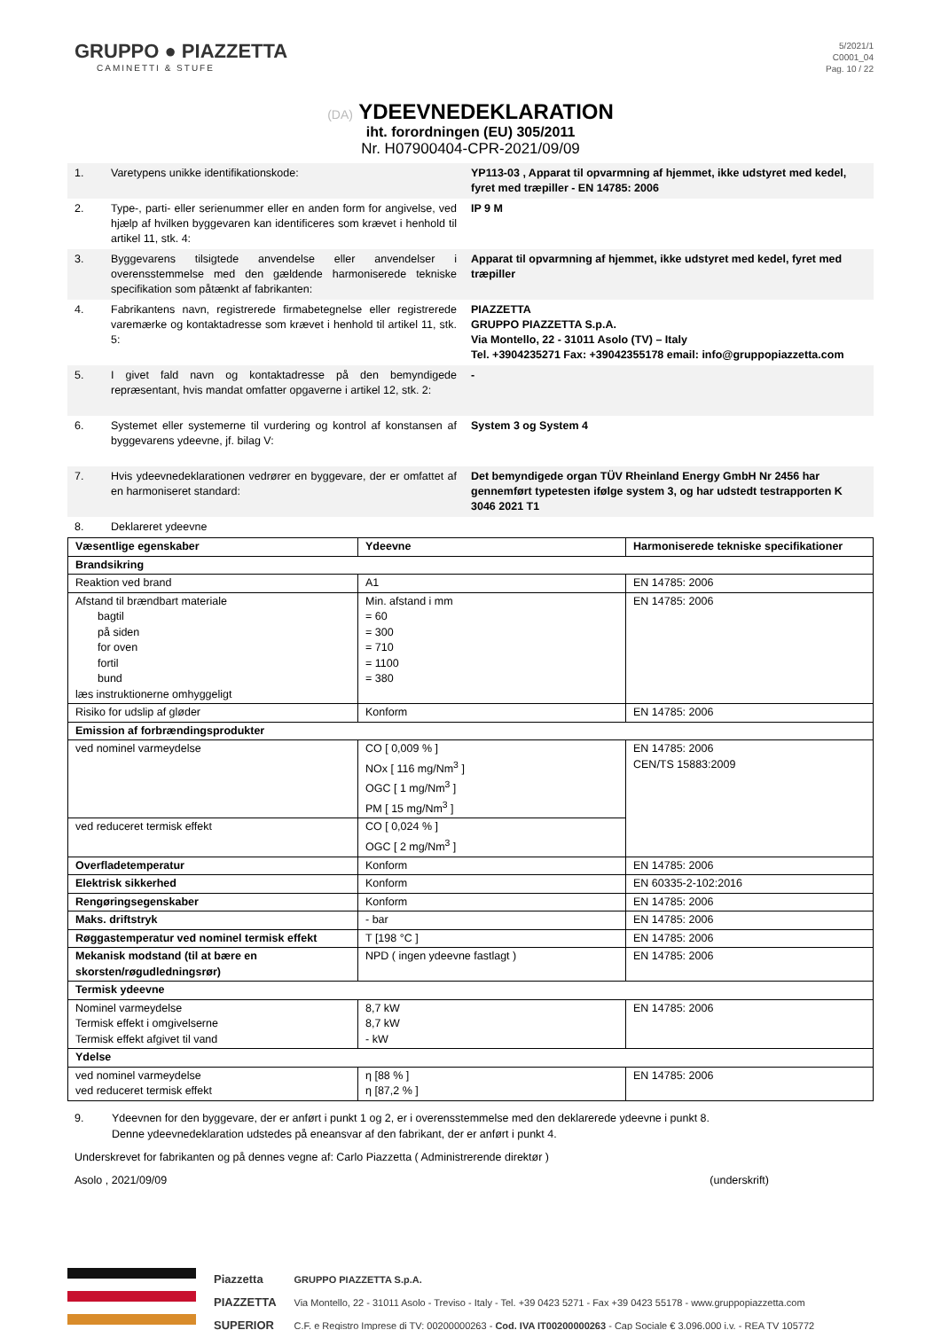GRUPPO ● PIAZZETTA
CAMINETTI & STUFE
5/2021/1
C0001_04
Pag. 10 / 22
(DA) YDEEVNEDEKLARATION
iht. forordningen (EU) 305/2011
Nr. H07900404-CPR-2021/09/09
| 1. | Varetypens unikke identifikationskode: | YP113-03 , Apparat til opvarmning af hjemmet, ikke udstyret med kedel, fyret med træpiller - EN 14785: 2006 |
| 2. | Type-, parti- eller serienummer eller en anden form for angivelse, ved hjælp af hvilken byggevaren kan identificeres som krævet i henhold til artikel 11, stk. 4: | IP 9 M |
| 3. | Byggevarens tilsigtede anvendelse eller anvendelser i overensstemmelse med den gældende harmoniserede tekniske specifikation som påtænkt af fabrikanten: | Apparat til opvarmning af hjemmet, ikke udstyret med kedel, fyret med træpiller |
| 4. | Fabrikantens navn, registrerede firmabetegnelse eller registrerede varemærke og kontaktadresse som krævet i henhold til artikel 11, stk. 5: | PIAZZETTA GRUPPO PIAZZETTA S.p.A. Via Montello, 22 - 31011 Asolo (TV) – Italy Tel. +3904235271 Fax: +39042355178 email: info@gruppopiazzetta.com |
| 5. | I givet fald navn og kontaktadresse på den bemyndigede repræsentant, hvis mandat omfatter opgaverne i artikel 12, stk. 2: | - |
| 6. | Systemet eller systemerne til vurdering og kontrol af konstansen af byggevarens ydeevne, jf. bilag V: | System 3 og System 4 |
| 7. | Hvis ydeevnedeklarationen vedrører en byggevare, der er omfattet af en harmoniseret standard: | Det bemyndigede organ TÜV Rheinland Energy GmbH Nr 2456 har gennemført typetesten ifølge system 3, og har udstedt testrapporten K 3046 2021 T1 |
| 8. | Deklareret ydeevne | |
| Væsentlige egenskaber | Ydeevne | Harmoniserede tekniske specifikationer |
| --- | --- | --- |
| Brandsikring | | |
| Reaktion ved brand | A1 | EN 14785: 2006 |
| Afstand til brændbart materiale bagtil på siden for oven fortil bund læs instruktionerne omhyggeligt | Min. afstand i mm = 60 = 300 = 710 = 1100 = 380 | EN 14785: 2006 |
| Risiko for udslip af gløder | Konform | EN 14785: 2006 |
| Emission af forbrændingsprodukter | | |
| ved nominel varmeydelse | CO [ 0,009 % ] NOx [ 116 mg/Nm<sup>3</sup> ] OGC [ 1 mg/Nm<sup>3</sup> ] PM [ 15 mg/Nm<sup>3</sup> ] | EN 14785: 2006 CEN/TS 15883:2009 |
| ved reduceret termisk effekt | CO [ 0,024 % ] OGC [ 2 mg/Nm<sup>3</sup> ] | |
| Overfladetemperatur | Konform | EN 14785: 2006 |
| Elektrisk sikkerhed | Konform | EN 60335-2-102:2016 |
| Rengøringsegenskaber | Konform | EN 14785: 2006 |
| Maks. driftstryk | - bar | EN 14785: 2006 |
| Røggastemperatur ved nominel termisk effekt | T [198 °C ] | EN 14785: 2006 |
| Mekanisk modstand (til at bære en skorsten/røgudledningsrør) | NPD ( ingen ydeevne fastlagt ) | EN 14785: 2006 |
| Termisk ydeevne | | |
| Nominel varmeydelse Termisk effekt i omgivelserne Termisk effekt afgivet til vand | 8,7 kW 8,7 kW - kW | EN 14785: 2006 |
| Ydelse | | |
| ved nominel varmeydelse ved reduceret termisk effekt | η [88 % ] η [87,2 % ] | EN 14785: 2006 |
9. Ydeevnen for den byggevare, der er anført i punkt 1 og 2, er i overensstemmelse med den deklarerede ydeevne i punkt 8.
Denne ydeevnedeklaration udstedes på eneansvar af den fabrikant, der er anført i punkt 4.
Underskrevet for fabrikanten og på dennes vegne af: Carlo Piazzetta ( Administrerende direktør )
Asolo , 2021/09/09 (underskrift)
Piazzetta
PIAZZETTA
SUPERIOR
GRUPPO PIAZZETTA S.p.A.
Via Montello, 22 - 31011 Asolo - Treviso - Italy - Tel. +39 0423 5271 - Fax +39 0423 55178 - www.gruppopiazzetta.com
C.F. e Registro Imprese di TV: 00200000263 - Cod. IVA IT00200000263 - Cap Sociale € 3.096.000 i.v. - REA TV 105772